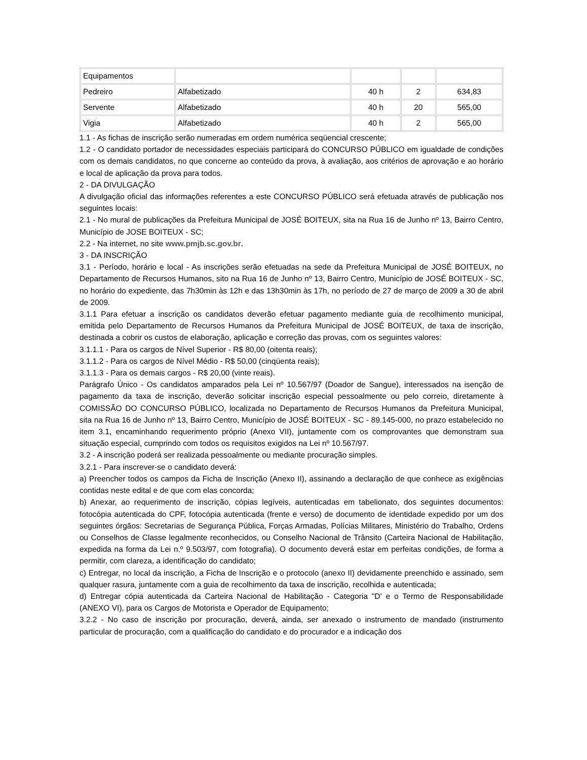| Equipamentos | | | | |
| Pedreiro | Alfabetizado | 40 h | 2 | 634,83 |
| Servente | Alfabetizado | 40 h | 20 | 565,00 |
| Vigia | Alfabetizado | 40 h | 2 | 565,00 |
1.1 - As fichas de inscrição serão numeradas em ordem numérica seqüencial crescente;
1.2 - O candidato portador de necessidades especiais participará do CONCURSO PÚBLICO em igualdade de condições com os demais candidatos, no que concerne ao conteúdo da prova, à avaliação, aos critérios de aprovação e ao horário e local de aplicação da prova para todos.
2 - DA DIVULGAÇÃO
A divulgação oficial das informações referentes a este CONCURSO PÚBLICO será efetuada através de publicação nos seguintes locais:
2.1 - No mural de publicações da Prefeitura Municipal de JOSÉ BOITEUX, sita na Rua 16 de Junho nº 13, Bairro Centro, Município de JOSE BOITEUX - SC;
2.2 - Na internet, no site www.pmjb.sc.gov.br.
3 - DA INSCRIÇÃO
3.1 - Período, horário e local - As inscrições serão efetuadas na sede da Prefeitura Municipal de JOSÉ BOITEUX, no Departamento de Recursos Humanos, sito na Rua 16 de Junho nº 13, Bairro Centro, Município de JOSÉ BOITEUX - SC, no horário do expediente, das 7h30min às 12h e das 13h30min às 17h, no período de 27 de março de 2009 a 30 de abril de 2009.
3.1.1 Para efetuar a inscrição os candidatos deverão efetuar pagamento mediante guia de recolhimento municipal, emitida pelo Departamento de Recursos Humanos da Prefeitura Municipal de JOSÉ BOITEUX, de taxa de inscrição, destinada a cobrir os custos de elaboração, aplicação e correção das provas, com os seguintes valores:
3.1.1.1 - Para os cargos de Nível Superior - R$ 80,00 (oitenta reais);
3.1.1.2 - Para os cargos de Nível Médio - R$ 50,00 (cinqüenta reais);
3.1.1.3 - Para os demais cargos - R$ 20,00 (vinte reais).
Parágrafo Único - Os candidatos amparados pela Lei nº 10.567/97 (Doador de Sangue), interessados na isenção de pagamento da taxa de inscrição, deverão solicitar inscrição especial pessoalmente ou pelo correio, diretamente à COMISSÃO DO CONCURSO PÚBLICO, localizada no Departamento de Recursos Humanos da Prefeitura Municipal, sita na Rua 16 de Junho nº 13, Bairro Centro, Município de JOSÉ BOITEUX - SC - 89.145-000, no prazo estabelecido no item 3.1, encaminhando requerimento próprio (Anexo VII), juntamente com os comprovantes que demonstram sua situação especial, cumprindo com todos os requisitos exigidos na Lei nº 10.567/97.
3.2 - A inscrição poderá ser realizada pessoalmente ou mediante procuração simples.
3.2.1 - Para inscrever-se o candidato deverá:
a) Preencher todos os campos da Ficha de Inscrição (Anexo II), assinando a declaração de que conhece as exigências contidas neste edital e de que com elas concorda;
b) Anexar, ao requerimento de inscrição, cópias legíveis, autenticadas em tabelionato, dos seguintes documentos: fotocópia autenticada do CPF, fotocópia autenticada (frente e verso) de documento de identidade expedido por um dos seguintes órgãos: Secretarias de Segurança Pública, Forças Armadas, Polícias Militares, Ministério do Trabalho, Ordens ou Conselhos de Classe legalmente reconhecidos, ou Conselho Nacional de Trânsito (Carteira Nacional de Habilitação, expedida na forma da Lei n.º 9.503/97, com fotografia). O documento deverá estar em perfeitas condições, de forma a permitir, com clareza, a identificação do candidato;
c) Entregar, no local da inscrição, a Ficha de Inscrição e o protocolo (anexo II) devidamente preenchido e assinado, sem qualquer rasura, juntamente com a guia de recolhimento da taxa de inscrição, recolhida e autenticada;
d) Entregar cópia autenticada da Carteira Nacional de Habilitação - Categoria "D' e o Termo de Responsabilidade (ANEXO VI), para os Cargos de Motorista e Operador de Equipamento;
3.2.2 - No caso de inscrição por procuração, deverá, ainda, ser anexado o instrumento de mandado (instrumento particular de procuração, com a qualificação do candidato e do procurador e a indicação dos